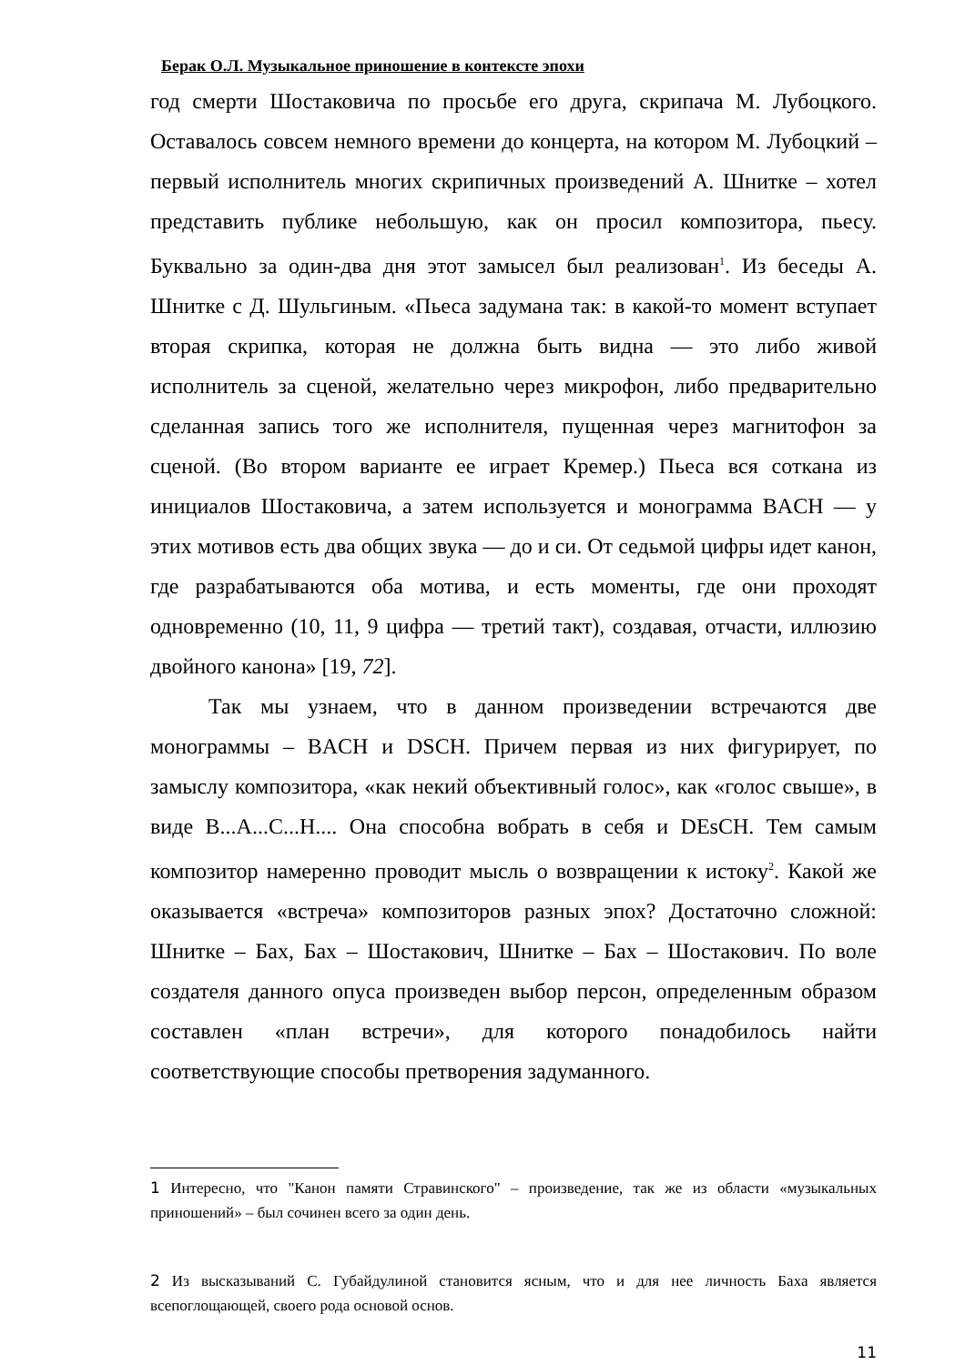Берак О.Л. Музыкальное приношение в контексте эпохи
год смерти Шостаковича по просьбе его друга, скрипача М. Лубоцкого. Оставалось совсем немного времени до концерта, на котором М. Лубоцкий – первый исполнитель многих скрипичных произведений А. Шнитке – хотел представить публике небольшую, как он просил композитора, пьесу. Буквально за один-два дня этот замысел был реализован<sup>1</sup>. Из беседы А. Шнитке с Д. Шульгиным. «Пьеса задумана так: в какой-то момент вступает вторая скрипка, которая не должна быть видна — это либо живой исполнитель за сценой, желательно через микрофон, либо предварительно сделанная запись того же исполнителя, пущенная через магнитофон за сценой. (Во втором варианте ее играет Кремер.) Пьеса вся соткана из инициалов Шостаковича, а затем используется и монограмма BACH — у этих мотивов есть два общих звука — до и си. От седьмой цифры идет канон, где разрабатываются оба мотива, и есть моменты, где они проходят одновременно (10, 11, 9 цифра — третий такт), создавая, отчасти, иллюзию двойного канона» [19, 72].
Так мы узнаем, что в данном произведении встречаются две монограммы – BACH и DSCH. Причем первая из них фигурирует, по замыслу композитора, «как некий объективный голос», как «голос свыше», в виде B...A...C...H.... Она способна вобрать в себя и DEsCH. Тем самым композитор намеренно проводит мысль о возвращении к истоку<sup>2</sup>. Какой же оказывается «встреча» композиторов разных эпох? Достаточно сложной: Шнитке – Бах, Бах – Шостакович, Шнитке – Бах – Шостакович. По воле создателя данного опуса произведен выбор персон, определенным образом составлен «план встречи», для которого понадобилось найти соответствующие способы претворения задуманного.
1 Интересно, что "Канон памяти Стравинского" – произведение, так же из области «музыкальных приношений» – был сочинен всего за один день.
2 Из высказываний С. Губайдулиной становится ясным, что и для нее личность Баха является всепоглощающей, своего рода основой основ.
11